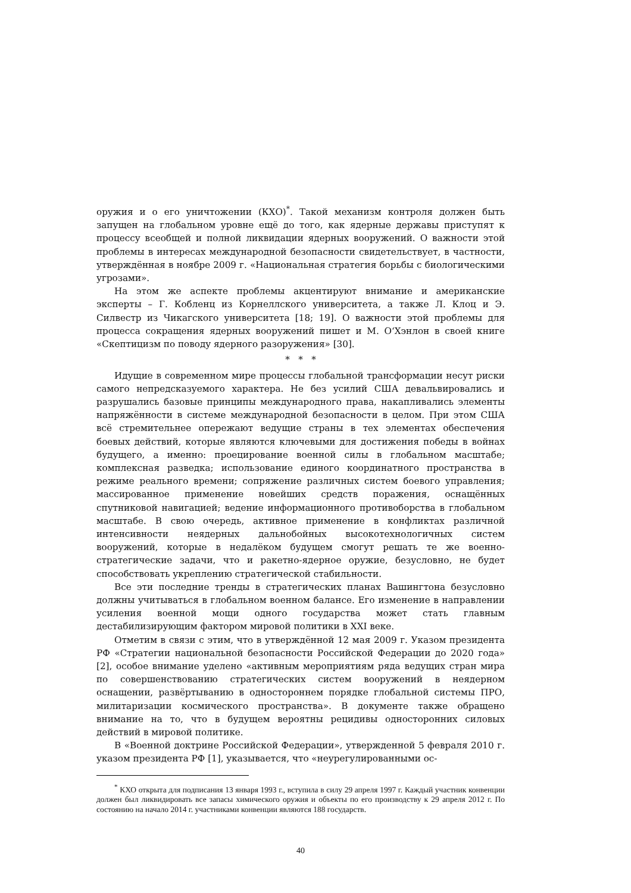оружия и о его уничтожении (КХО)<sup>*</sup>. Такой механизм контроля должен быть запущен на глобальном уровне ещё до того, как ядерные державы приступят к процессу всеобщей и полной ликвидации ядерных вооружений. О важности этой проблемы в интересах международной безопасности свидетельствует, в частности, утверждённая в ноябре 2009 г. «Национальная стратегия борьбы с биологическими угрозами».
На этом же аспекте проблемы акцентируют внимание и американские эксперты – Г. Кобленц из Корнеллского университета, а также Л. Клоц и Э. Силвестр из Чикагского университета [18; 19]. О важности этой проблемы для процесса сокращения ядерных вооружений пишет и М. О‘Хэнлон в своей книге «Скептицизм по поводу ядерного разоружения» [30].
* * *
Идущие в современном мире процессы глобальной трансформации несут риски самого непредсказуемого характера. Не без усилий США девальвировались и разрушались базовые принципы международного права, накапливались элементы напряжённости в системе международной безопасности в целом. При этом США всё стремительнее опережают ведущие страны в тех элементах обеспечения боевых действий, которые являются ключевыми для достижения победы в войнах будущего, а именно: проецирование военной силы в глобальном масштабе; комплексная разведка; использование единого координатного пространства в режиме реального времени; сопряжение различных систем боевого управления; массированное применение новейших средств поражения, оснащённых спутниковой навигацией; ведение информационного противоборства в глобальном масштабе. В свою очередь, активное применение в конфликтах различной интенсивности неядерных дальнобойных высокотехнологичных систем вооружений, которые в недалёком будущем смогут решать те же военно-стратегические задачи, что и ракетно-ядерное оружие, безусловно, не будет способствовать укреплению стратегической стабильности.
Все эти последние тренды в стратегических планах Вашингтона безусловно должны учитываться в глобальном военном балансе. Его изменение в направлении усиления военной мощи одного государства может стать главным дестабилизирующим фактором мировой политики в XXI веке.
Отметим в связи с этим, что в утверждённой 12 мая 2009 г. Указом президента РФ «Стратегии национальной безопасности Российской Федерации до 2020 года» [2], особое внимание уделено «активным мероприятиям ряда ведущих стран мира по совершенствованию стратегических систем вооружений в неядерном оснащении, развёртыванию в одностороннем порядке глобальной системы ПРО, милитаризации космического пространства». В документе также обращено внимание на то, что в будущем вероятны рецидивы односторонних силовых действий в мировой политике.
В «Военной доктрине Российской Федерации», утвержденной 5 февраля 2010 г. указом президента РФ [1], указывается, что «неурегулированными ос-
<sup>*</sup> КХО открыта для подписания 13 января 1993 г., вступила в силу 29 апреля 1997 г. Каждый участник конвенции должен был ликвидировать все запасы химического оружия и объекты по его производству к 29 апреля 2012 г. По состоянию на начало 2014 г. участниками конвенции являются 188 государств.
40